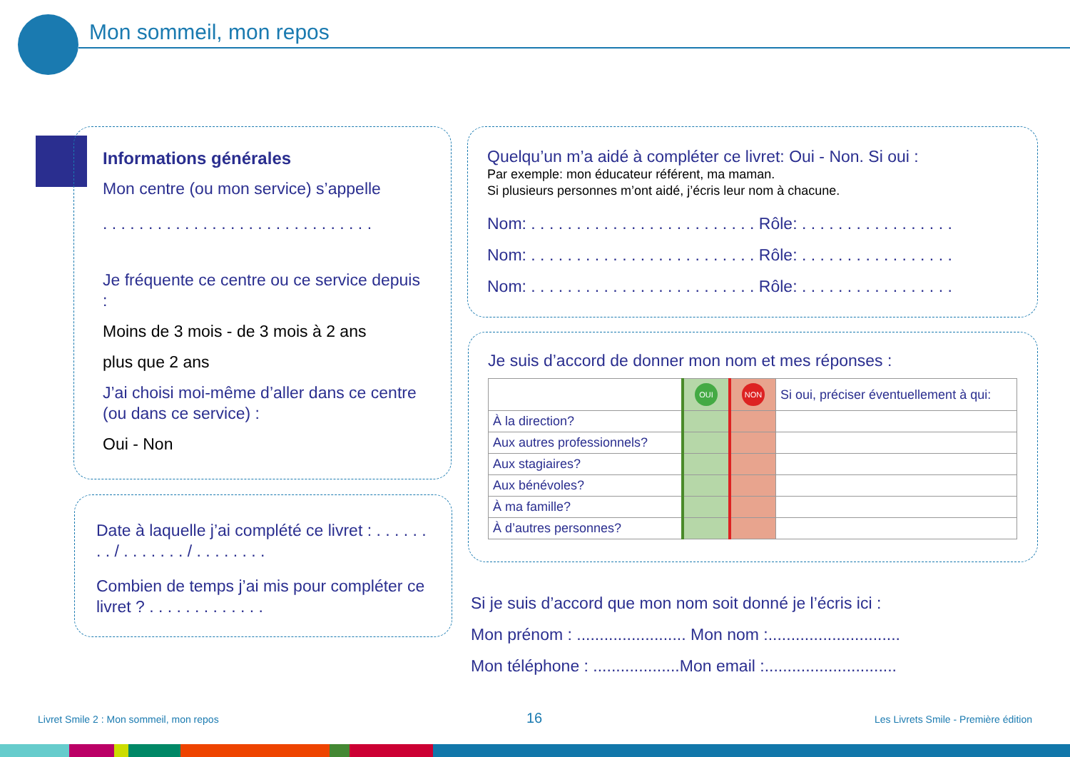Mon sommeil, mon repos
Informations générales
Mon centre (ou mon service) s’appelle
. . . . . . . . . . . . . . . . . . . . . . . . . . . . . .
Je fréquente ce centre ou ce service depuis :
Moins de 3 mois - de 3 mois à 2 ans
plus que 2 ans
J’ai choisi moi-même d’aller dans ce centre (ou dans ce service) :
Oui - Non
Date à laquelle j’ai complété ce livret : . . . . . . . . / . . . . . . . / . . . . . . . .
Combien de temps j’ai mis pour compléter ce livret ? . . . . . . . . . . . . .
Quelqu’un m’a aidé à compléter ce livret: Oui - Non. Si oui :
Par exemple: mon éducateur référent, ma maman.
Si plusieurs personnes m’ont aidé, j’écris leur nom à chacune.
Nom: . . . . . . . . . . . . . . . . . . . . . . . . . Rôle: . . . . . . . . . . . . . . . . .
Nom: . . . . . . . . . . . . . . . . . . . . . . . . . Rôle: . . . . . . . . . . . . . . . . .
Nom: . . . . . . . . . . . . . . . . . . . . . . . . . Rôle: . . . . . . . . . . . . . . . . .
Je suis d’accord de donner mon nom et mes réponses :
| | OUI | NON | Si oui, préciser éventuellement à qui: |
| À la direction? | | | |
| Aux autres professionnels? | | | |
| Aux stagiaires? | | | |
| Aux bénévoles? | | | |
| À ma famille? | | | |
| À d’autres personnes? | | | |
Si je suis d’accord que mon nom soit donné je l’écris ici :
Mon prénom : ........................ Mon nom :.............................
Mon téléphone : ...................Mon email :.............................
Livret Smile 2 : Mon sommeil, mon repos
16
Les Livrets Smile - Première édition